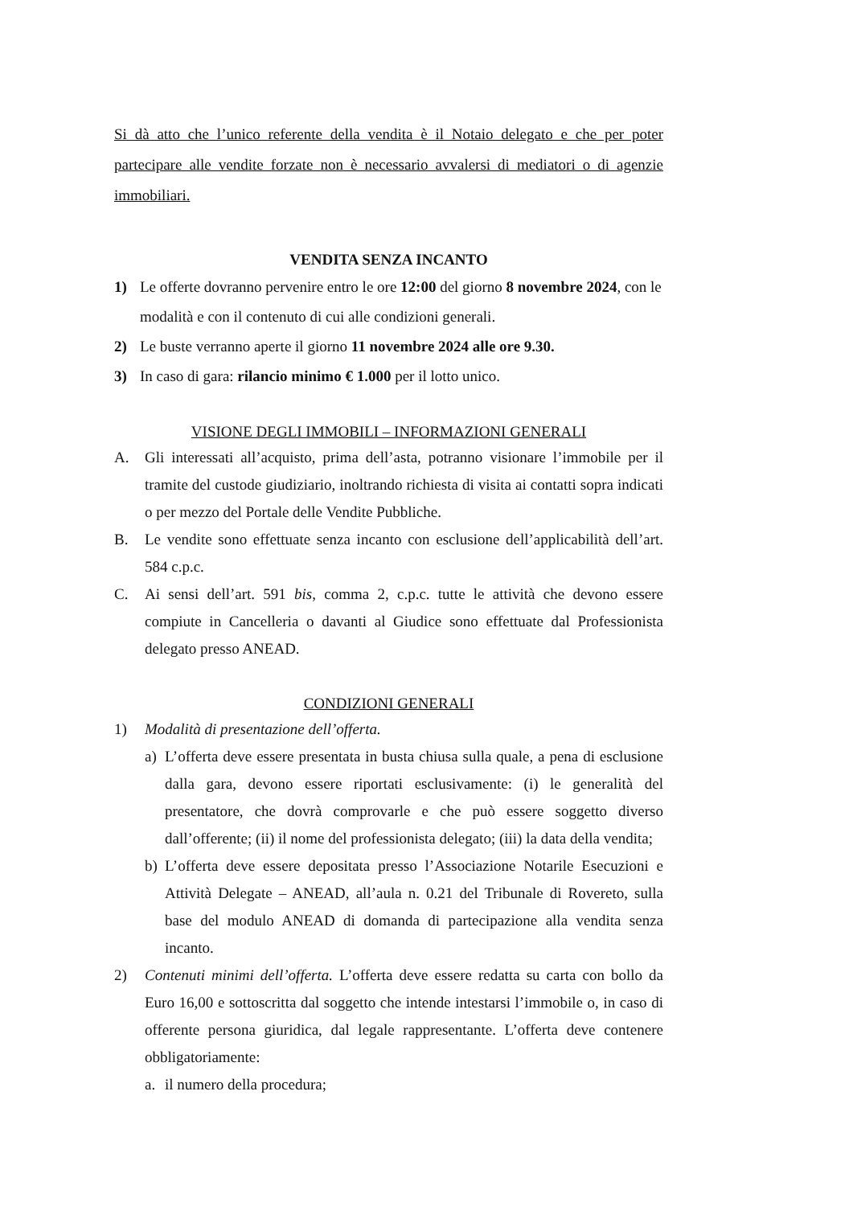Si dà atto che l’unico referente della vendita è il Notaio delegato e che per poter partecipare alle vendite forzate non è necessario avvalersi di mediatori o di agenzie immobiliari.
VENDITA SENZA INCANTO
1) Le offerte dovranno pervenire entro le ore 12:00 del giorno 8 novembre 2024, con le modalità e con il contenuto di cui alle condizioni generali.
2) Le buste verranno aperte il giorno 11 novembre 2024 alle ore 9.30.
3) In caso di gara: rilancio minimo € 1.000 per il lotto unico.
VISIONE DEGLI IMMOBILI – INFORMAZIONI GENERALI
A. Gli interessati all’acquisto, prima dell’asta, potranno visionare l’immobile per il tramite del custode giudiziario, inoltrando richiesta di visita ai contatti sopra indicati o per mezzo del Portale delle Vendite Pubbliche.
B. Le vendite sono effettuate senza incanto con esclusione dell’applicabilità dell’art. 584 c.p.c.
C. Ai sensi dell’art. 591 bis, comma 2, c.p.c. tutte le attività che devono essere compiute in Cancelleria o davanti al Giudice sono effettuate dal Professionista delegato presso ANEAD.
CONDIZIONI GENERALI
1) Modalità di presentazione dell’offerta.
a) L’offerta deve essere presentata in busta chiusa sulla quale, a pena di esclusione dalla gara, devono essere riportati esclusivamente: (i) le generalità del presentatore, che dovrà comprovarle e che può essere soggetto diverso dall’offerente; (ii) il nome del professionista delegato; (iii) la data della vendita;
b) L’offerta deve essere depositata presso l’Associazione Notarile Esecuzioni e Attività Delegate – ANEAD, all’aula n. 0.21 del Tribunale di Rovereto, sulla base del modulo ANEAD di domanda di partecipazione alla vendita senza incanto.
2) Contenuti minimi dell’offerta. L’offerta deve essere redatta su carta con bollo da Euro 16,00 e sottoscritta dal soggetto che intende intestarsi l’immobile o, in caso di offerente persona giuridica, dal legale rappresentante. L’offerta deve contenere obbligatoriamente:
a. il numero della procedura;